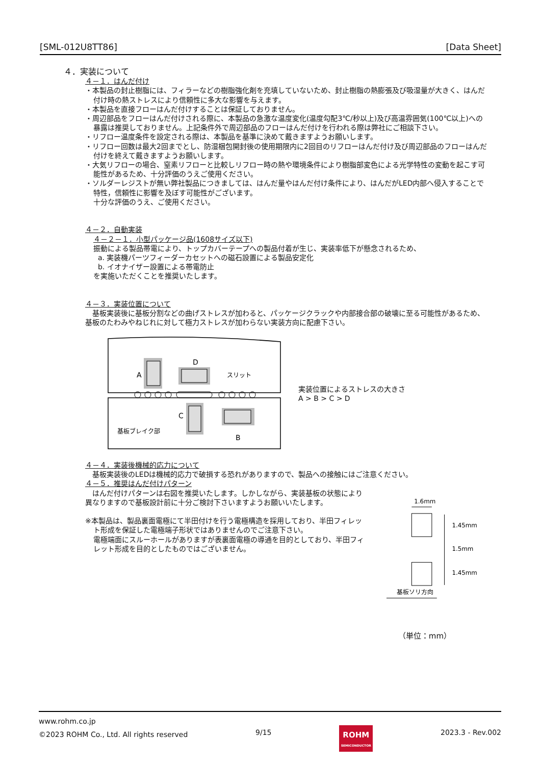[SML-012U8TT86] [Data Sheet]
４．実装について
４－１．はんだ付け
・本製品の封止樹脂には、フィラーなどの樹脂強化剤を充填していないため、封止樹脂の熱膨張及び吸湿量が大きく、はんだ付け時の熱ストレスにより信頼性に多大な影響を与えます。
・本製品を直接フローはんだ付けすることは保証しておりません。
・周辺部品をフローはんだ付けされる際に、本製品の急激な温度変化(温度勾配3℃/秒以上)及び高温雰囲気(100℃以上)への暴露は推奨しておりません。上記条件外で周辺部品のフローはんだ付けを行われる際は弊社にご相談下さい。
・リフロー温度条件を設定される際は、本製品を基準に決めて戴きますようお願いします。
・リフロー回数は最大2回までとし、防湿梱包開封後の使用期限内に2回目のリフローはんだ付け及び周辺部品のフローはんだ付けを終えて戴きますようお願いします。
・大気リフローの場合、窒素リフローと比較しリフロー時の熱や環境条件により樹脂部変色による光学特性の変動を起こす可能性があるため、十分評価のうえご使用ください。
・ソルダーレジストが無い弊社製品につきましては、はんだ量やはんだ付け条件により、はんだがLED内部へ侵入することで特性，信頼性に影響を及ぼす可能性がございます。
十分な評価のうえ、ご使用ください。
４－２．自動実装
４－２－１．小型パッケージ品(1608サイズ以下)
振動による製品帯電により、トップカバーテープへの製品付着が生じ、実装率低下が懸念されるため、
a. 実装機パーツフィーダーカセットへの磁石設置による製品安定化
b. イオナイザー設置による帯電防止
を実施いただくことを推奨いたします。
４－３．実装位置について
　基板実装後に基板分割などの曲げストレスが加わると、パッケージクラックや内部接合部の破壊に至る可能性があるため、基板のたわみやねじれに対して極力ストレスが加わらない実装方向に配慮下さい。
A
D
C
B
スリット
基板ブレイク部
実装位置によるストレスの大きさ
A > B > C > D
４－４．実装後機械的応力について
　基板実装後のLEDは機械的応力で破損する恐れがありますので、製品への接触にはご注意ください。
４－５．推奨はんだ付けパターン
　はんだ付けパターンは右図を推奨いたします。しかしながら、実装基板の状態により異なりますので基板設計前に十分ご検討下さいますようお願いいたします。
※本製品は、製品裏面電極にて半田付けを行う電極構造を採用しており、半田フィレット形成を保証した電極端子形状ではありませんのでご注意下さい。
電極端面にスルーホールがありますが表裏面電極の導通を目的としており、半田フィレット形成を目的としたものではございません。
1.6mm
1.45mm
1.5mm
1.45mm
基板ソリ方向
（単位：mm）
www.rohm.co.jp
©2023 ROHM Co., Ltd. All rights reserved 9/15
ROHM
SEMICONDUCTOR
2023.3 - Rev.002